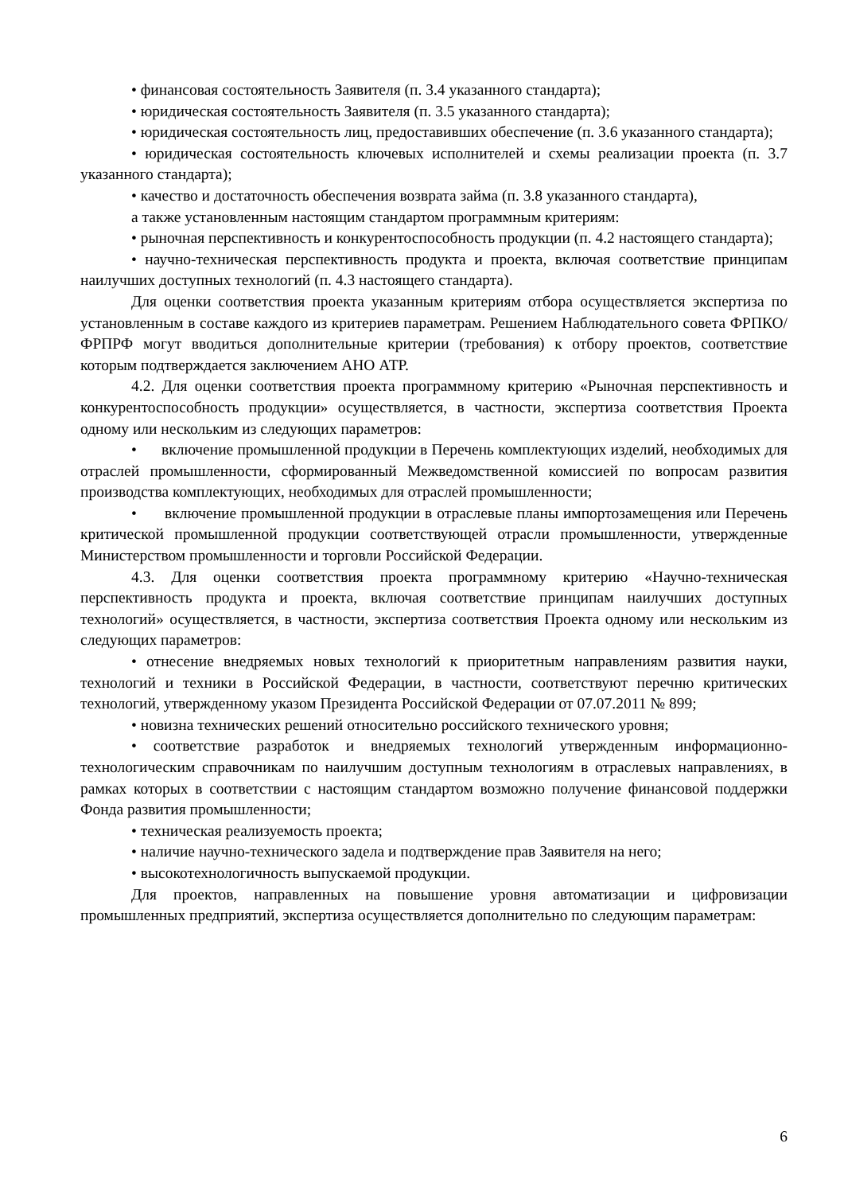• финансовая состоятельность Заявителя (п. 3.4 указанного стандарта);
• юридическая состоятельность Заявителя (п. 3.5 указанного стандарта);
• юридическая состоятельность лиц, предоставивших обеспечение (п. 3.6 указанного стандарта);
• юридическая состоятельность ключевых исполнителей и схемы реализации проекта (п. 3.7 указанного стандарта);
• качество и достаточность обеспечения возврата займа (п. 3.8 указанного стандарта),
а также установленным настоящим стандартом программным критериям:
• рыночная перспективность и конкурентоспособность продукции (п. 4.2 настоящего стандарта);
• научно-техническая перспективность продукта и проекта, включая соответствие принципам наилучших доступных технологий (п. 4.3 настоящего стандарта).
Для оценки соответствия проекта указанным критериям отбора осуществляется экспертиза по установленным в составе каждого из критериев параметрам. Решением Наблюдательного совета ФРПКО/ФРПРФ могут вводиться дополнительные критерии (требования) к отбору проектов, соответствие которым подтверждается заключением АНО АТР.
4.2. Для оценки соответствия проекта программному критерию «Рыночная перспективность и конкурентоспособность продукции» осуществляется, в частности, экспертиза соответствия Проекта одному или нескольким из следующих параметров:
• включение промышленной продукции в Перечень комплектующих изделий, необходимых для отраслей промышленности, сформированный Межведомственной комиссией по вопросам развития производства комплектующих, необходимых для отраслей промышленности;
• включение промышленной продукции в отраслевые планы импортозамещения или Перечень критической промышленной продукции соответствующей отрасли промышленности, утвержденные Министерством промышленности и торговли Российской Федерации.
4.3. Для оценки соответствия проекта программному критерию «Научно-техническая перспективность продукта и проекта, включая соответствие принципам наилучших доступных технологий» осуществляется, в частности, экспертиза соответствия Проекта одному или нескольким из следующих параметров:
• отнесение внедряемых новых технологий к приоритетным направлениям развития науки, технологий и техники в Российской Федерации, в частности, соответствуют перечню критических технологий, утвержденному указом Президента Российской Федерации от 07.07.2011 № 899;
• новизна технических решений относительно российского технического уровня;
• соответствие разработок и внедряемых технологий утвержденным информационно-технологическим справочникам по наилучшим доступным технологиям в отраслевых направлениях, в рамках которых в соответствии с настоящим стандартом возможно получение финансовой поддержки Фонда развития промышленности;
• техническая реализуемость проекта;
• наличие научно-технического задела и подтверждение прав Заявителя на него;
• высокотехнологичность выпускаемой продукции.
Для проектов, направленных на повышение уровня автоматизации и цифровизации промышленных предприятий, экспертиза осуществляется дополнительно по следующим параметрам:
6